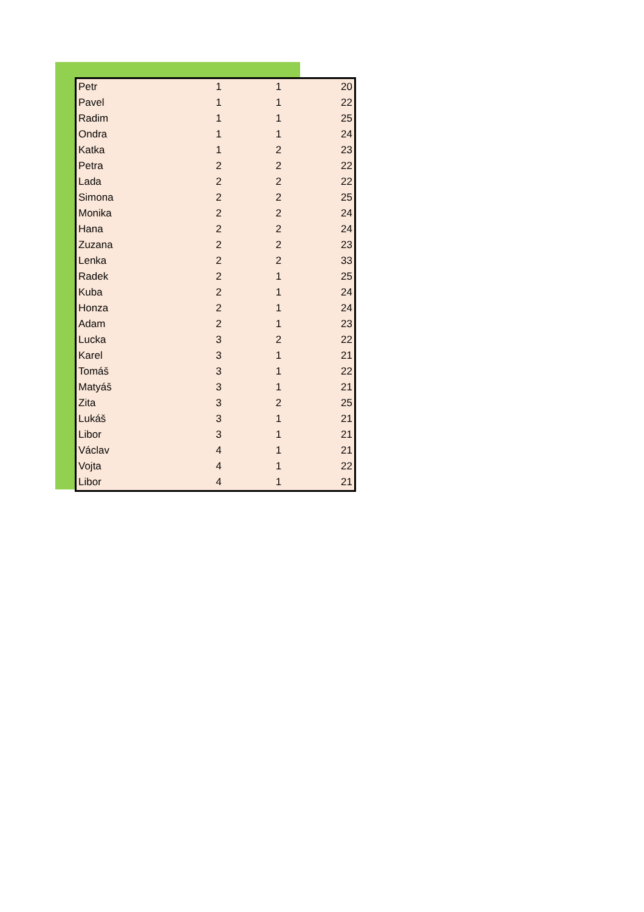| Petr | 1 | 1 | 20 |
| Pavel | 1 | 1 | 22 |
| Radim | 1 | 1 | 25 |
| Ondra | 1 | 1 | 24 |
| Katka | 1 | 2 | 23 |
| Petra | 2 | 2 | 22 |
| Lada | 2 | 2 | 22 |
| Simona | 2 | 2 | 25 |
| Monika | 2 | 2 | 24 |
| Hana | 2 | 2 | 24 |
| Zuzana | 2 | 2 | 23 |
| Lenka | 2 | 2 | 33 |
| Radek | 2 | 1 | 25 |
| Kuba | 2 | 1 | 24 |
| Honza | 2 | 1 | 24 |
| Adam | 2 | 1 | 23 |
| Lucka | 3 | 2 | 22 |
| Karel | 3 | 1 | 21 |
| Tomáš | 3 | 1 | 22 |
| Matyáš | 3 | 1 | 21 |
| Zita | 3 | 2 | 25 |
| Lukáš | 3 | 1 | 21 |
| Libor | 3 | 1 | 21 |
| Václav | 4 | 1 | 21 |
| Vojta | 4 | 1 | 22 |
| Libor | 4 | 1 | 21 |